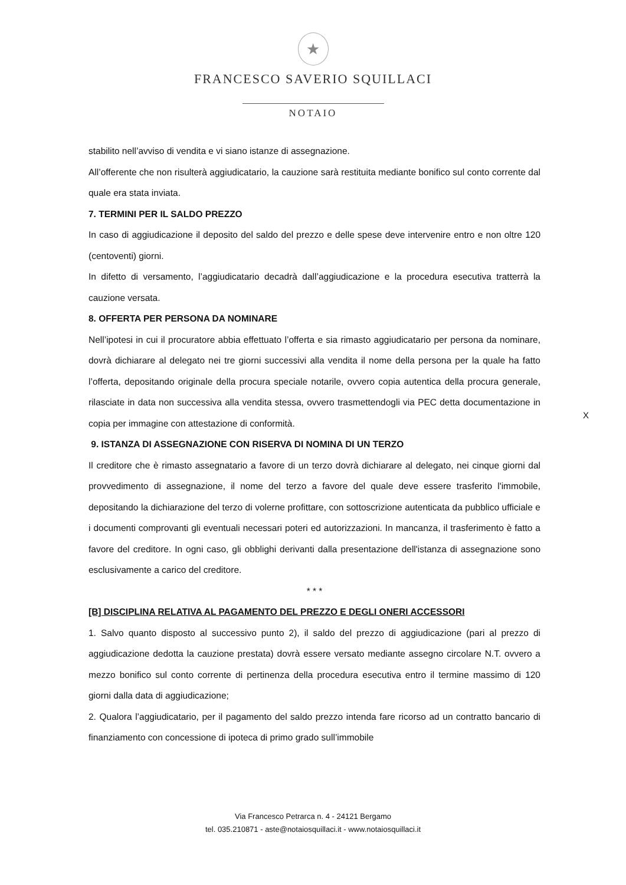★
FRANCESCO SAVERIO SQUILLACI
NOTAIO
stabilito nell’avviso di vendita e vi siano istanze di assegnazione.
All’offerente che non risulterà aggiudicatario, la cauzione sarà restituita mediante bonifico sul conto corrente dal quale era stata inviata.
7. TERMINI PER IL SALDO PREZZO
In caso di aggiudicazione il deposito del saldo del prezzo e delle spese deve intervenire entro e non oltre 120 (centoventi) giorni.
In difetto di versamento, l’aggiudicatario decadrà dall’aggiudicazione e la procedura esecutiva tratterrà la cauzione versata.
8. OFFERTA PER PERSONA DA NOMINARE
Nell’ipotesi in cui il procuratore abbia effettuato l’offerta e sia rimasto aggiudicatario per persona da nominare, dovrà dichiarare al delegato nei tre giorni successivi alla vendita il nome della persona per la quale ha fatto l’offerta, depositando originale della procura speciale notarile, ovvero copia autentica della procura generale, rilasciate in data non successiva alla vendita stessa, ovvero trasmettendogli via PEC detta documentazione in copia per immagine con attestazione di conformità.
9. ISTANZA DI ASSEGNAZIONE CON RISERVA DI NOMINA DI UN TERZO
Il creditore che è rimasto assegnatario a favore di un terzo dovrà dichiarare al delegato, nei cinque giorni dal provvedimento di assegnazione, il nome del terzo a favore del quale deve essere trasferito l'immobile, depositando la dichiarazione del terzo di volerne profittare, con sottoscrizione autenticata da pubblico ufficiale e i documenti comprovanti gli eventuali necessari poteri ed autorizzazioni. In mancanza, il trasferimento è fatto a favore del creditore. In ogni caso, gli obblighi derivanti dalla presentazione dell'istanza di assegnazione sono esclusivamente a carico del creditore.
* * *
[B] DISCIPLINA RELATIVA AL PAGAMENTO DEL PREZZO E DEGLI ONERI ACCESSORI
1. Salvo quanto disposto al successivo punto 2), il saldo del prezzo di aggiudicazione (pari al prezzo di aggiudicazione dedotta la cauzione prestata) dovrà essere versato mediante assegno circolare N.T. ovvero a mezzo bonifico sul conto corrente di pertinenza della procedura esecutiva entro il termine massimo di 120 giorni dalla data di aggiudicazione;
2. Qualora l’aggiudicatario, per il pagamento del saldo prezzo intenda fare ricorso ad un contratto bancario di finanziamento con concessione di ipoteca di primo grado sull’immobile
X
Via Francesco Petrarca n. 4 - 24121 Bergamo
tel. 035.210871 - aste@notaiosquillaci.it - www.notaiosquillaci.it